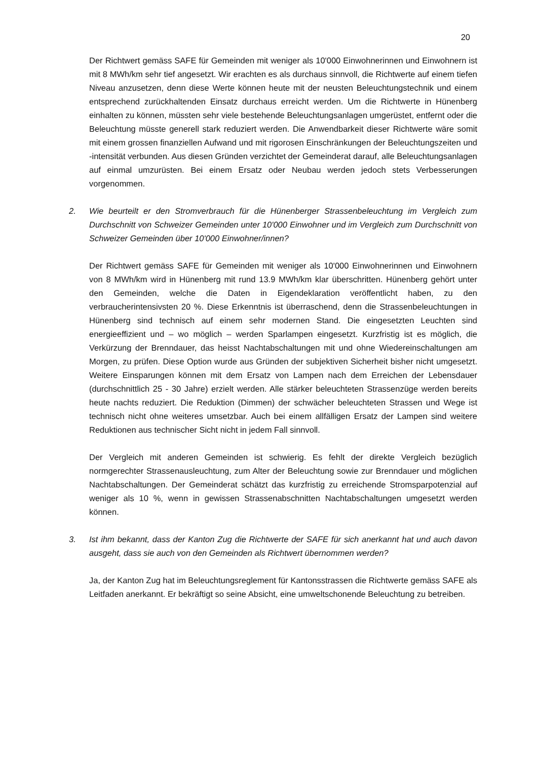20
Der Richtwert gemäss SAFE für Gemeinden mit weniger als 10'000 Einwohnerinnen und Einwohnern ist mit 8 MWh/km sehr tief angesetzt. Wir erachten es als durchaus sinnvoll, die Richtwerte auf einem tiefen Niveau anzusetzen, denn diese Werte können heute mit der neusten Beleuchtungstechnik und einem entsprechend zurückhaltenden Einsatz durchaus erreicht werden. Um die Richtwerte in Hünenberg einhalten zu können, müssten sehr viele bestehende Beleuchtungsanlagen umgerüstet, entfernt oder die Beleuchtung müsste generell stark reduziert werden. Die Anwendbarkeit dieser Richtwerte wäre somit mit einem grossen finanziellen Aufwand und mit rigorosen Einschränkungen der Beleuchtungszeiten und -intensität verbunden. Aus diesen Gründen verzichtet der Gemeinderat darauf, alle Beleuchtungsanlagen auf einmal umzurüsten. Bei einem Ersatz oder Neubau werden jedoch stets Verbesserungen vorgenommen.
2. Wie beurteilt er den Stromverbrauch für die Hünenberger Strassenbeleuchtung im Vergleich zum Durchschnitt von Schweizer Gemeinden unter 10'000 Einwohner und im Vergleich zum Durchschnitt von Schweizer Gemeinden über 10'000 Einwohner/innen?
Der Richtwert gemäss SAFE für Gemeinden mit weniger als 10'000 Einwohnerinnen und Einwohnern von 8 MWh/km wird in Hünenberg mit rund 13.9 MWh/km klar überschritten. Hünenberg gehört unter den Gemeinden, welche die Daten in Eigendeklaration veröffentlicht haben, zu den verbraucherintensivsten 20 %. Diese Erkenntnis ist überraschend, denn die Strassenbeleuchtungen in Hünenberg sind technisch auf einem sehr modernen Stand. Die eingesetzten Leuchten sind energieeffizient und – wo möglich – werden Sparlampen eingesetzt. Kurzfristig ist es möglich, die Verkürzung der Brenndauer, das heisst Nachtabschaltungen mit und ohne Wiedereinschaltungen am Morgen, zu prüfen. Diese Option wurde aus Gründen der subjektiven Sicherheit bisher nicht umgesetzt. Weitere Einsparungen können mit dem Ersatz von Lampen nach dem Erreichen der Lebensdauer (durchschnittlich 25 - 30 Jahre) erzielt werden. Alle stärker beleuchteten Strassenzüge werden bereits heute nachts reduziert. Die Reduktion (Dimmen) der schwächer beleuchteten Strassen und Wege ist technisch nicht ohne weiteres umsetzbar. Auch bei einem allfälligen Ersatz der Lampen sind weitere Reduktionen aus technischer Sicht nicht in jedem Fall sinnvoll.
Der Vergleich mit anderen Gemeinden ist schwierig. Es fehlt der direkte Vergleich bezüglich normgerechter Strassenausleuchtung, zum Alter der Beleuchtung sowie zur Brenndauer und möglichen Nachtabschaltungen. Der Gemeinderat schätzt das kurzfristig zu erreichende Stromsparpotenzial auf weniger als 10 %, wenn in gewissen Strassenabschnitten Nachtabschaltungen umgesetzt werden können.
3. Ist ihm bekannt, dass der Kanton Zug die Richtwerte der SAFE für sich anerkannt hat und auch davon ausgeht, dass sie auch von den Gemeinden als Richtwert übernommen werden?
Ja, der Kanton Zug hat im Beleuchtungsreglement für Kantonsstrassen die Richtwerte gemäss SAFE als Leitfaden anerkannt. Er bekräftigt so seine Absicht, eine umweltschonende Beleuchtung zu betreiben.